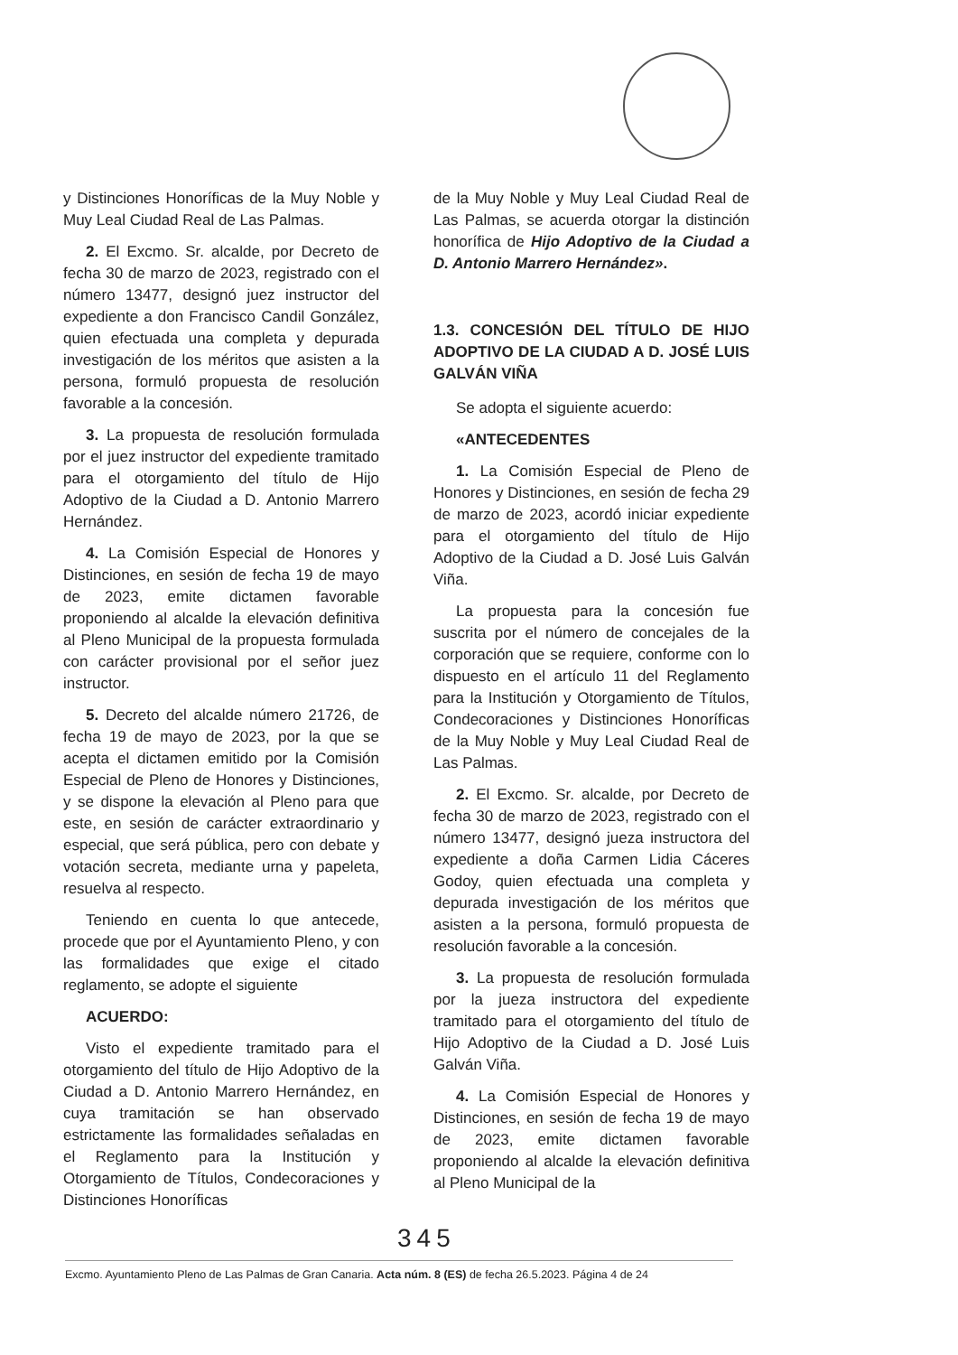y Distinciones Honoríficas de la Muy Noble y Muy Leal Ciudad Real de Las Palmas.
2. El Excmo. Sr. alcalde, por Decreto de fecha 30 de marzo de 2023, registrado con el número 13477, designó juez instructor del expediente a don Francisco Candil González, quien efectuada una completa y depurada investigación de los méritos que asisten a la persona, formuló propuesta de resolución favorable a la concesión.
3. La propuesta de resolución formulada por el juez instructor del expediente tramitado para el otorgamiento del título de Hijo Adoptivo de la Ciudad a D. Antonio Marrero Hernández.
4. La Comisión Especial de Honores y Distinciones, en sesión de fecha 19 de mayo de 2023, emite dictamen favorable proponiendo al alcalde la elevación definitiva al Pleno Municipal de la propuesta formulada con carácter provisional por el señor juez instructor.
5. Decreto del alcalde número 21726, de fecha 19 de mayo de 2023, por la que se acepta el dictamen emitido por la Comisión Especial de Pleno de Honores y Distinciones, y se dispone la elevación al Pleno para que este, en sesión de carácter extraordinario y especial, que será pública, pero con debate y votación secreta, mediante urna y papeleta, resuelva al respecto.
Teniendo en cuenta lo que antecede, procede que por el Ayuntamiento Pleno, y con las formalidades que exige el citado reglamento, se adopte el siguiente
ACUERDO:
Visto el expediente tramitado para el otorgamiento del título de Hijo Adoptivo de la Ciudad a D. Antonio Marrero Hernández, en cuya tramitación se han observado estrictamente las formalidades señaladas en el Reglamento para la Institución y Otorgamiento de Títulos, Condecoraciones y Distinciones Honoríficas
de la Muy Noble y Muy Leal Ciudad Real de Las Palmas, se acuerda otorgar la distinción honorífica de Hijo Adoptivo de la Ciudad a D. Antonio Marrero Hernández».
1.3. CONCESIÓN DEL TÍTULO DE HIJO ADOPTIVO DE LA CIUDAD A D. JOSÉ LUIS GALVÁN VIÑA
Se adopta el siguiente acuerdo:
«ANTECEDENTES
1. La Comisión Especial de Pleno de Honores y Distinciones, en sesión de fecha 29 de marzo de 2023, acordó iniciar expediente para el otorgamiento del título de Hijo Adoptivo de la Ciudad a D. José Luis Galván Viña.
La propuesta para la concesión fue suscrita por el número de concejales de la corporación que se requiere, conforme con lo dispuesto en el artículo 11 del Reglamento para la Institución y Otorgamiento de Títulos, Condecoraciones y Distinciones Honoríficas de la Muy Noble y Muy Leal Ciudad Real de Las Palmas.
2. El Excmo. Sr. alcalde, por Decreto de fecha 30 de marzo de 2023, registrado con el número 13477, designó jueza instructora del expediente a doña Carmen Lidia Cáceres Godoy, quien efectuada una completa y depurada investigación de los méritos que asisten a la persona, formuló propuesta de resolución favorable a la concesión.
3. La propuesta de resolución formulada por la jueza instructora del expediente tramitado para el otorgamiento del título de Hijo Adoptivo de la Ciudad a D. José Luis Galván Viña.
4. La Comisión Especial de Honores y Distinciones, en sesión de fecha 19 de mayo de 2023, emite dictamen favorable proponiendo al alcalde la elevación definitiva al Pleno Municipal de la
345
Excmo. Ayuntamiento Pleno de Las Palmas de Gran Canaria. Acta núm. 8 (ES) de fecha 26.5.2023. Página 4 de 24